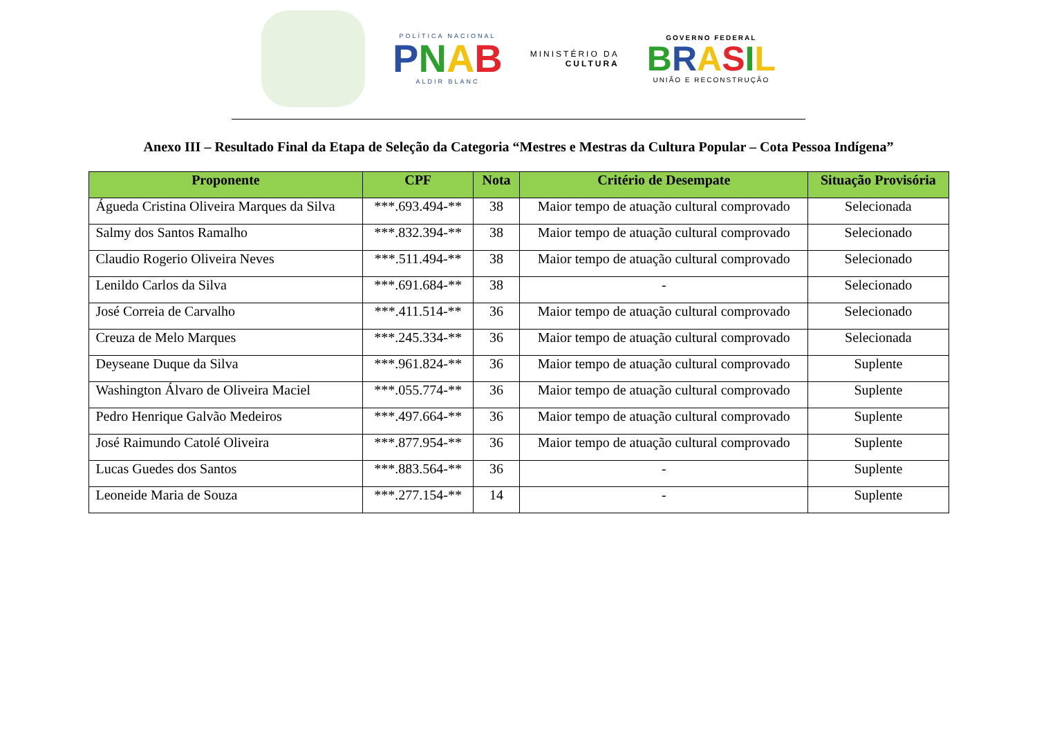POLÍTICA NACIONAL
PNAB
ALDIR BLANC
MINISTÉRIO DA
CULTURA
GOVERNO FEDERAL
BRASIL
UNIÃO E RECONSTRUÇÃO
Anexo III – Resultado Final da Etapa de Seleção da Categoria “Mestres e Mestras da Cultura Popular – Cota Pessoa Indígena”
| Proponente | CPF | Nota | Critério de Desempate | Situação Provisória |
| --- | --- | --- | --- | --- |
| Águeda Cristina Oliveira Marques da Silva | ***.693.494-** | 38 | Maior tempo de atuação cultural comprovado | Selecionada |
| Salmy dos Santos Ramalho | ***.832.394-** | 38 | Maior tempo de atuação cultural comprovado | Selecionado |
| Claudio Rogerio Oliveira Neves | ***.511.494-** | 38 | Maior tempo de atuação cultural comprovado | Selecionado |
| Lenildo Carlos da Silva | ***.691.684-** | 38 | - | Selecionado |
| José Correia de Carvalho | ***.411.514-** | 36 | Maior tempo de atuação cultural comprovado | Selecionado |
| Creuza de Melo Marques | ***.245.334-** | 36 | Maior tempo de atuação cultural comprovado | Selecionada |
| Deyseane Duque da Silva | ***.961.824-** | 36 | Maior tempo de atuação cultural comprovado | Suplente |
| Washington Álvaro de Oliveira Maciel | ***.055.774-** | 36 | Maior tempo de atuação cultural comprovado | Suplente |
| Pedro Henrique Galvão Medeiros | ***.497.664-** | 36 | Maior tempo de atuação cultural comprovado | Suplente |
| José Raimundo Catolé Oliveira | ***.877.954-** | 36 | Maior tempo de atuação cultural comprovado | Suplente |
| Lucas Guedes dos Santos | ***.883.564-** | 36 | - | Suplente |
| Leoneide Maria de Souza | ***.277.154-** | 14 | - | Suplente |